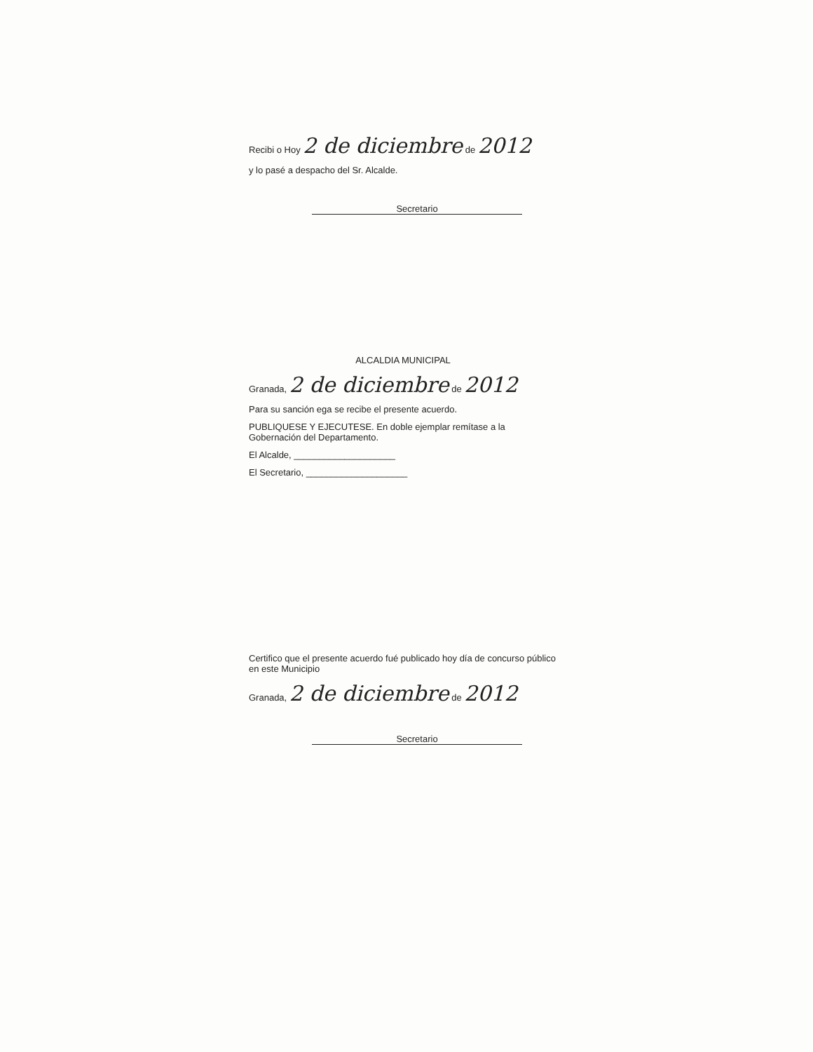Recibi o Hoy 2 de diciembre de 2012
y lo pasé a despacho del Sr. Alcalde.
Secretario
ALCALDIA MUNICIPAL
Granada, 2 de diciembre de 2012
Para su sanción ega se recibe el presente acuerdo.
PUBLIQUESE Y EJECUTESE. En doble ejemplar remítase a la Gobernación del Departamento.
El Alcalde, ____________________
El Secretario, ____________________
Certifico que el presente acuerdo fué publicado hoy día de concurso público en este Municipio
Granada, 2 de diciembre de 2012
Secretario